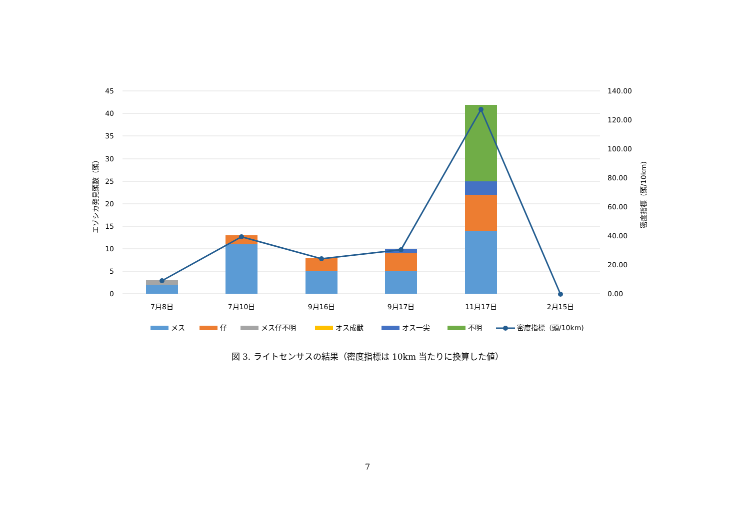45
40
35
30
25
20
15
10
5
0
140.00
120.00
100.00
80.00
60.00
40.00
20.00
0.00
エゾシカ発見頭数（頭）
密度指標（頭/10km)
7月8日
7月10日
9月16日
9月17日
11月17日
2月15日
メス
仔
メス仔不明
オス成獣
オス一尖
不明
密度指標（頭/10km)
図 3. ライトセンサスの結果（密度指標は 10km 当たりに換算した値）
7